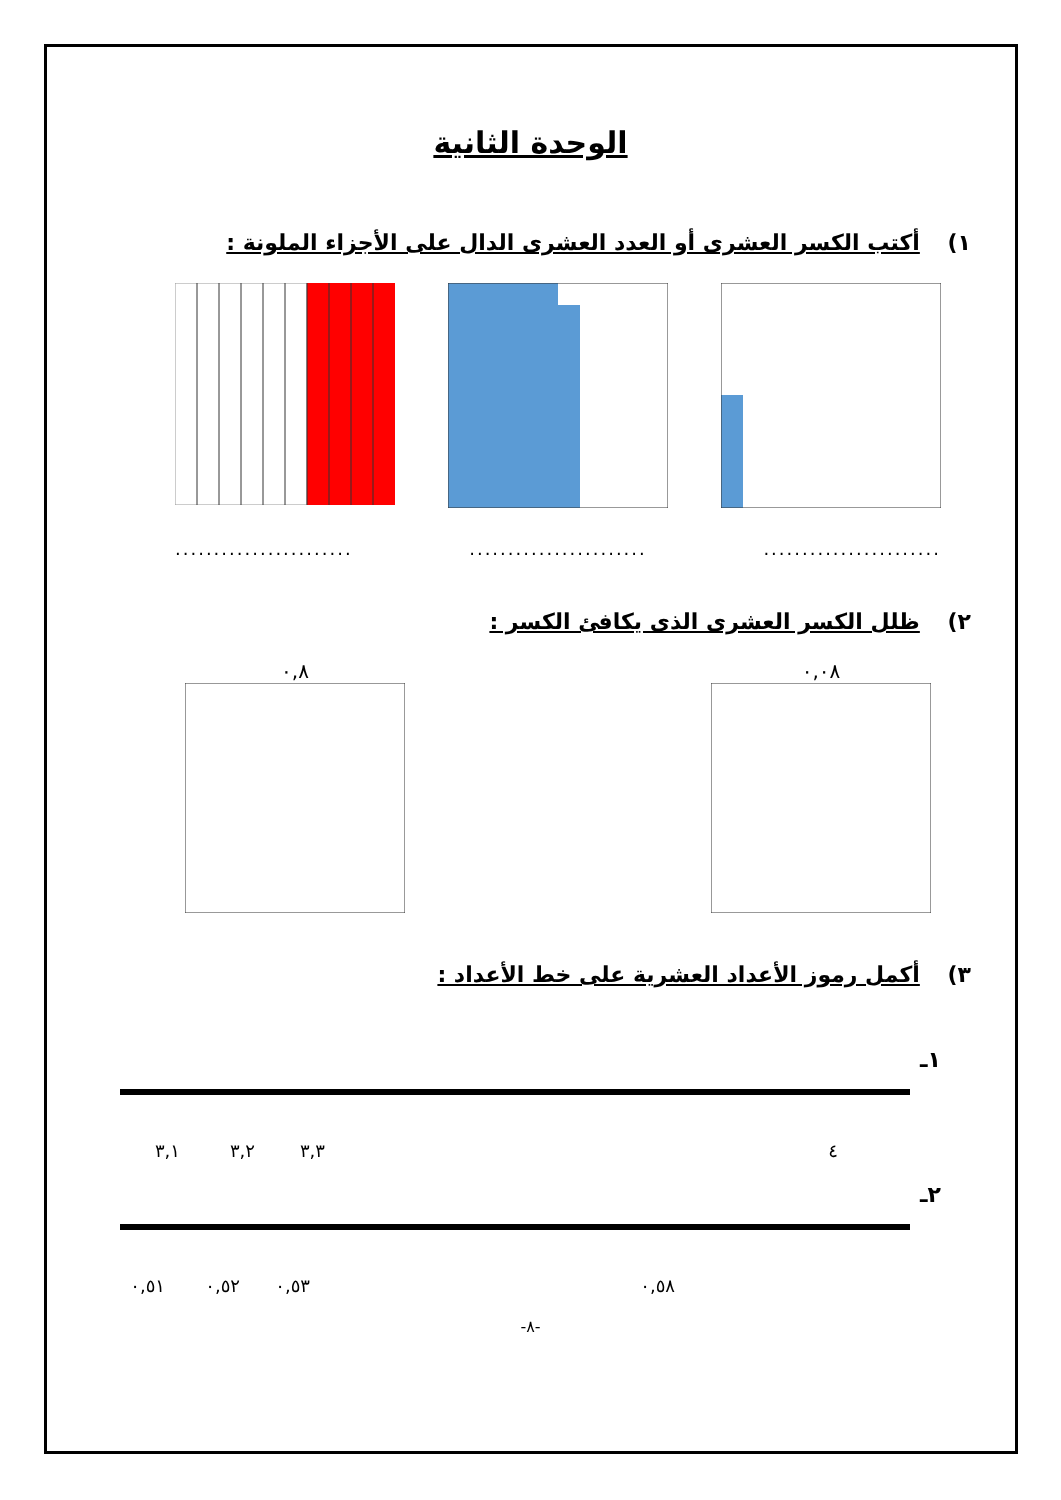الوحدة الثانية
١) أكتب الكسر العشرى أو العدد العشرى الدال على الأجزاء الملونة :
.....................................................................
٢) ظلل الكسر العشرى الذى يكافئ الكسر :
٠,٨ ٠,٠٨
٣) أكمل رموز الأعداد العشرية على خط الأعداد :
١ـ
٣,١
٣,٢
٣,٣
٤
٢ـ
٠,٥١
٠,٥٢
٠,٥٣
٠,٥٨
-٨-